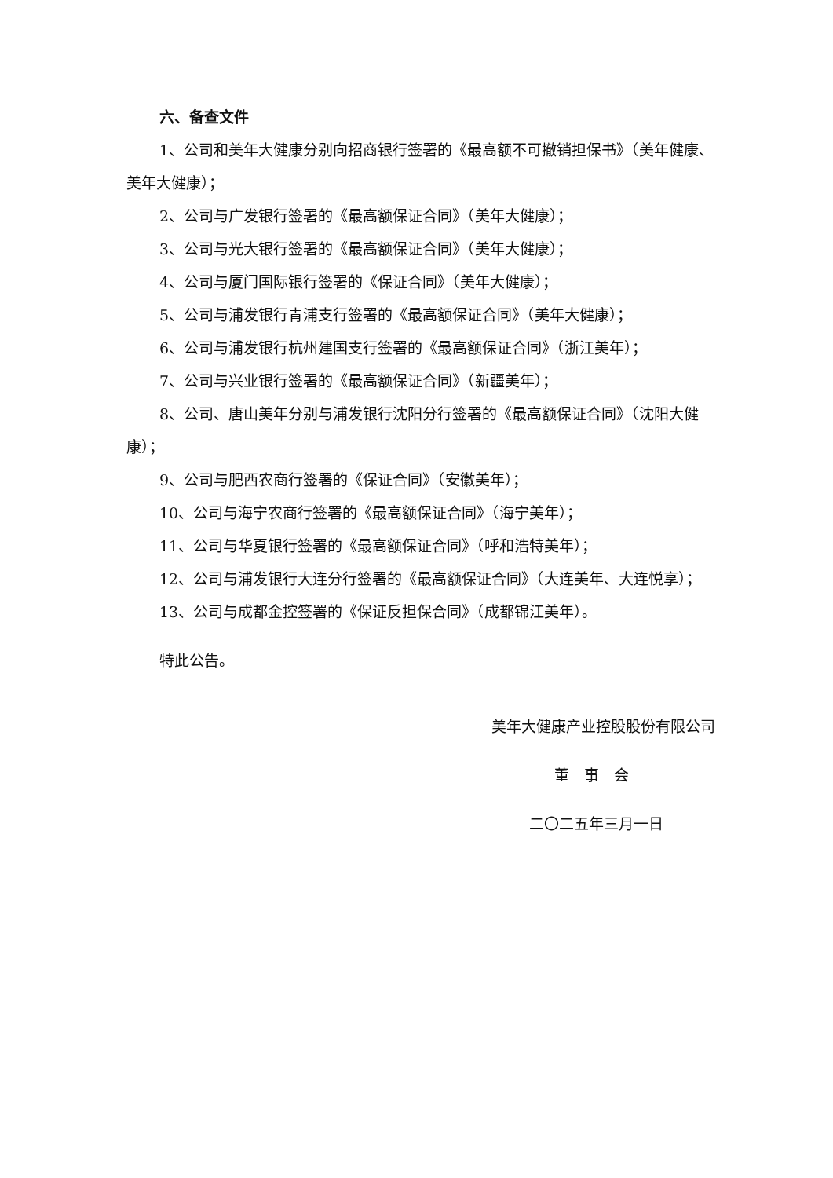六、备查文件
1、公司和美年大健康分别向招商银行签署的《最高额不可撤销担保书》（美年健康、美年大健康）；
2、公司与广发银行签署的《最高额保证合同》（美年大健康）；
3、公司与光大银行签署的《最高额保证合同》（美年大健康）；
4、公司与厦门国际银行签署的《保证合同》（美年大健康）；
5、公司与浦发银行青浦支行签署的《最高额保证合同》（美年大健康）；
6、公司与浦发银行杭州建国支行签署的《最高额保证合同》（浙江美年）；
7、公司与兴业银行签署的《最高额保证合同》（新疆美年）；
8、公司、唐山美年分别与浦发银行沈阳分行签署的《最高额保证合同》（沈阳大健康）；
9、公司与肥西农商行签署的《保证合同》（安徽美年）；
10、公司与海宁农商行签署的《最高额保证合同》（海宁美年）；
11、公司与华夏银行签署的《最高额保证合同》（呼和浩特美年）；
12、公司与浦发银行大连分行签署的《最高额保证合同》（大连美年、大连悦享）；
13、公司与成都金控签署的《保证反担保合同》（成都锦江美年）。
特此公告。
美年大健康产业控股股份有限公司
董　事　会
二〇二五年三月一日